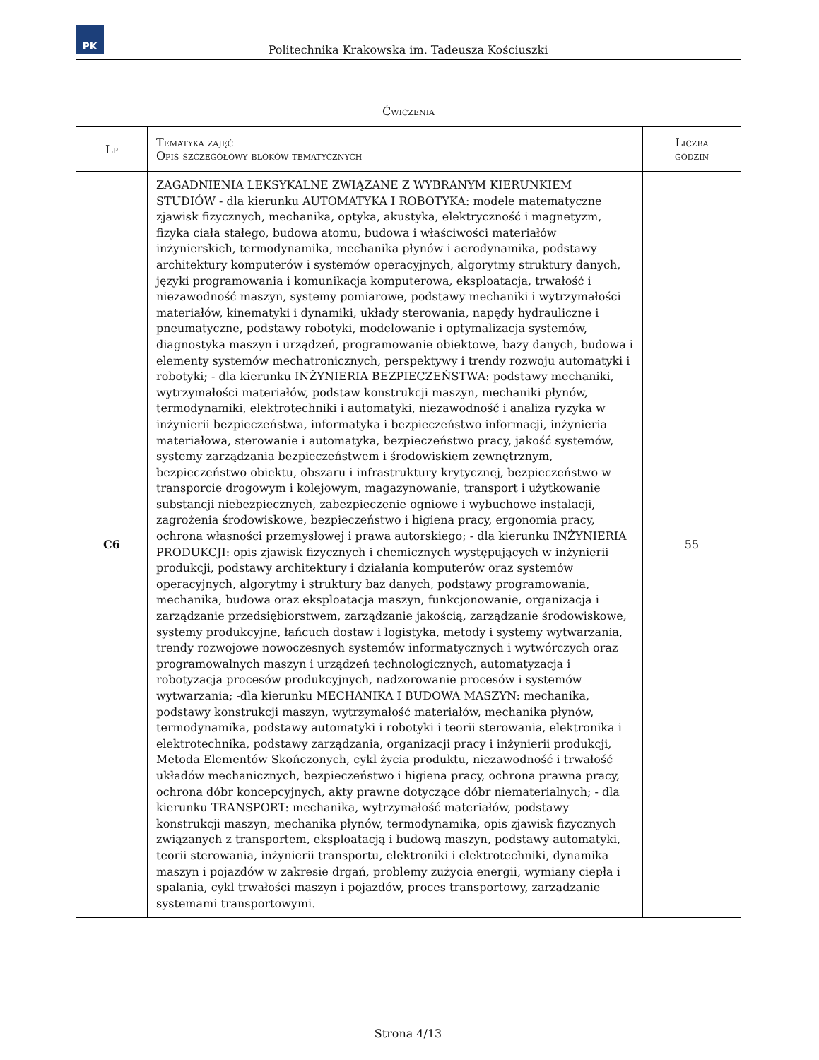PK
Politechnika Krakowska im. Tadeusza Kościuszki
| Ćwiczenia | | |
| --- | --- | --- |
| Lp | Tematyka zajęć Opis szczegółowy bloków tematycznych | Liczba godzin |
| C6 | ZAGADNIENIA LEKSYKALNE ZWIĄZANE Z WYBRANYM KIERUNKIEM STUDIÓW - dla kierunku AUTOMATYKA I ROBOTYKA: modele matematyczne zjawisk fizycznych, mechanika, optyka, akustyka, elektryczność i magnetyzm, fizyka ciała stałego, budowa atomu, budowa i właściwości materiałów inżynierskich, termodynamika, mechanika płynów i aerodynamika, podstawy architektury komputerów i systemów operacyjnych, algorytmy struktury danych, języki programowania i komunikacja komputerowa, eksploatacja, trwałość i niezawodność maszyn, systemy pomiarowe, podstawy mechaniki i wytrzymałości materiałów, kinematyki i dynamiki, układy sterowania, napędy hydrauliczne i pneumatyczne, podstawy robotyki, modelowanie i optymalizacja systemów, diagnostyka maszyn i urządzeń, programowanie obiektowe, bazy danych, budowa i elementy systemów mechatronicznych, perspektywy i trendy rozwoju automatyki i robotyki; - dla kierunku INŻYNIERIA BEZPIECZEŃSTWA: podstawy mechaniki, wytrzymałości materiałów, podstaw konstrukcji maszyn, mechaniki płynów, termodynamiki, elektrotechniki i automatyki, niezawodność i analiza ryzyka w inżynierii bezpieczeństwa, informatyka i bezpieczeństwo informacji, inżynieria materiałowa, sterowanie i automatyka, bezpieczeństwo pracy, jakość systemów, systemy zarządzania bezpieczeństwem i środowiskiem zewnętrznym, bezpieczeństwo obiektu, obszaru i infrastruktury krytycznej, bezpieczeństwo w transporcie drogowym i kolejowym, magazynowanie, transport i użytkowanie substancji niebezpiecznych, zabezpieczenie ogniowe i wybuchowe instalacji, zagrożenia środowiskowe, bezpieczeństwo i higiena pracy, ergonomia pracy, ochrona własności przemysłowej i prawa autorskiego; - dla kierunku INŻYNIERIA PRODUKCJI: opis zjawisk fizycznych i chemicznych występujących w inżynierii produkcji, podstawy architektury i działania komputerów oraz systemów operacyjnych, algorytmy i struktury baz danych, podstawy programowania, mechanika, budowa oraz eksploatacja maszyn, funkcjonowanie, organizacja i zarządzanie przedsiębiorstwem, zarządzanie jakością, zarządzanie środowiskowe, systemy produkcyjne, łańcuch dostaw i logistyka, metody i systemy wytwarzania, trendy rozwojowe nowoczesnych systemów informatycznych i wytwórczych oraz programowalnych maszyn i urządzeń technologicznych, automatyzacja i robotyzacja procesów produkcyjnych, nadzorowanie procesów i systemów wytwarzania; -dla kierunku MECHANIKA I BUDOWA MASZYN: mechanika, podstawy konstrukcji maszyn, wytrzymałość materiałów, mechanika płynów, termodynamika, podstawy automatyki i robotyki i teorii sterowania, elektronika i elektrotechnika, podstawy zarządzania, organizacji pracy i inżynierii produkcji, Metoda Elementów Skończonych, cykl życia produktu, niezawodność i trwałość układów mechanicznych, bezpieczeństwo i higiena pracy, ochrona prawna pracy, ochrona dóbr koncepcyjnych, akty prawne dotyczące dóbr niematerialnych; - dla kierunku TRANSPORT: mechanika, wytrzymałość materiałów, podstawy konstrukcji maszyn, mechanika płynów, termodynamika, opis zjawisk fizycznych związanych z transportem, eksploatacją i budową maszyn, podstawy automatyki, teorii sterowania, inżynierii transportu, elektroniki i elektrotechniki, dynamika maszyn i pojazdów w zakresie drgań, problemy zużycia energii, wymiany ciepła i spalania, cykl trwałości maszyn i pojazdów, proces transportowy, zarządzanie systemami transportowymi. | 55 |
Strona 4/13